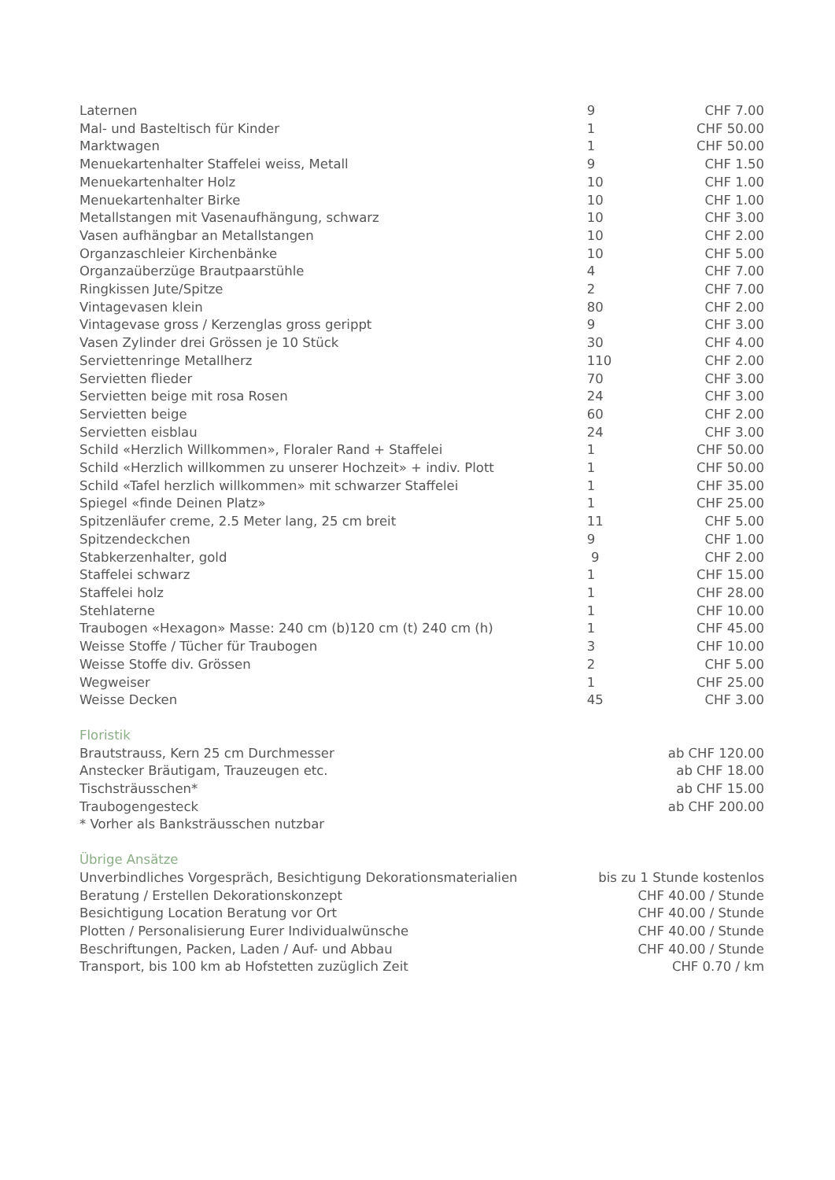| Laternen | 9 | CHF 7.00 |
| Mal- und Basteltisch für Kinder | 1 | CHF 50.00 |
| Marktwagen | 1 | CHF 50.00 |
| Menuekartenhalter Staffelei weiss, Metall | 9 | CHF 1.50 |
| Menuekartenhalter Holz | 10 | CHF 1.00 |
| Menuekartenhalter Birke | 10 | CHF 1.00 |
| Metallstangen mit Vasenaufhängung, schwarz | 10 | CHF 3.00 |
| Vasen aufhängbar an Metallstangen | 10 | CHF 2.00 |
| Organzaschleier Kirchenbänke | 10 | CHF 5.00 |
| Organzaüberzüge Brautpaarstühle | 4 | CHF 7.00 |
| Ringkissen Jute/Spitze | 2 | CHF 7.00 |
| Vintagevasen klein | 80 | CHF 2.00 |
| Vintagevase gross / Kerzenglas gross gerippt | 9 | CHF 3.00 |
| Vasen Zylinder drei Grössen je 10 Stück | 30 | CHF 4.00 |
| Serviettenringe Metallherz | 110 | CHF 2.00 |
| Servietten flieder | 70 | CHF 3.00 |
| Servietten beige mit rosa Rosen | 24 | CHF 3.00 |
| Servietten beige | 60 | CHF 2.00 |
| Servietten eisblau | 24 | CHF 3.00 |
| Schild «Herzlich Willkommen», Floraler Rand + Staffelei | 1 | CHF 50.00 |
| Schild «Herzlich willkommen zu unserer Hochzeit» + indiv. Plott | 1 | CHF 50.00 |
| Schild «Tafel herzlich willkommen» mit schwarzer Staffelei | 1 | CHF 35.00 |
| Spiegel «finde Deinen Platz» | 1 | CHF 25.00 |
| Spitzenläufer creme, 2.5 Meter lang, 25 cm breit | 11 | CHF 5.00 |
| Spitzendeckchen | 9 | CHF 1.00 |
| Stabkerzenhalter, gold | 9 | CHF 2.00 |
| Staffelei schwarz | 1 | CHF 15.00 |
| Staffelei holz | 1 | CHF 28.00 |
| Stehlaterne | 1 | CHF 10.00 |
| Traubogen «Hexagon» Masse: 240 cm (b)120 cm (t) 240 cm (h) | 1 | CHF 45.00 |
| Weisse Stoffe / Tücher für Traubogen | 3 | CHF 10.00 |
| Weisse Stoffe div. Grössen | 2 | CHF 5.00 |
| Wegweiser | 1 | CHF 25.00 |
| Weisse Decken | 45 | CHF 3.00 |
Floristik
| Brautstrauss, Kern 25 cm Durchmesser | ab CHF 120.00 |
| Anstecker Bräutigam, Trauzeugen etc. | ab CHF 18.00 |
| Tischsträusschen* | ab CHF 15.00 |
| Traubogengesteck | ab CHF 200.00 |
| * Vorher als Banksträusschen nutzbar | |
Übrige Ansätze
| Unverbindliches Vorgespräch, Besichtigung Dekorationsmaterialien | bis zu 1 Stunde kostenlos |
| Beratung / Erstellen Dekorationskonzept | CHF 40.00 / Stunde |
| Besichtigung Location Beratung vor Ort | CHF 40.00 / Stunde |
| Plotten / Personalisierung Eurer Individualwünsche | CHF 40.00 / Stunde |
| Beschriftungen, Packen, Laden / Auf- und Abbau | CHF 40.00 / Stunde |
| Transport, bis 100 km ab Hofstetten zuzüglich Zeit | CHF 0.70 / km |